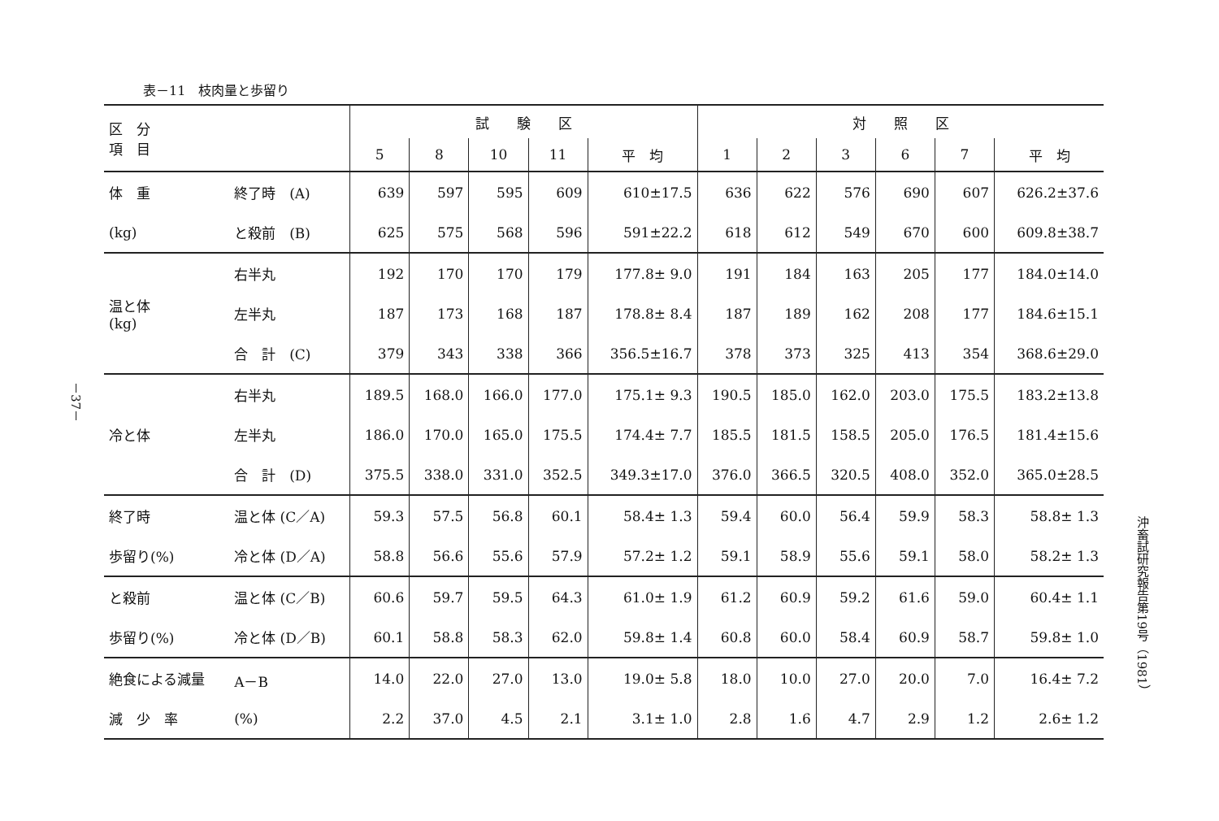－37－
表－11　枝肉量と歩留り
| 区 分 項 目 | | 試 験 区 | | | | | 対 照 区 | | | | | |
| --- | --- | --- | --- | --- | --- | --- | --- | --- | --- | --- | --- | --- |
| | | 5 | 8 | 10 | 11 | 平 均 | 1 | 2 | 3 | 6 | 7 | 平 均 |
| 体 重 | 終了時 (A) | 639 | 597 | 595 | 609 | 610±17.5 | 636 | 622 | 576 | 690 | 607 | 626.2±37.6 |
| (kg) | と殺前 (B) | 625 | 575 | 568 | 596 | 591±22.2 | 618 | 612 | 549 | 670 | 600 | 609.8±38.7 |
| 温と体 (kg) | 右半丸 | 192 | 170 | 170 | 179 | 177.8± 9.0 | 191 | 184 | 163 | 205 | 177 | 184.0±14.0 |
| | 左半丸 | 187 | 173 | 168 | 187 | 178.8± 8.4 | 187 | 189 | 162 | 208 | 177 | 184.6±15.1 |
| | 合 計 (C) | 379 | 343 | 338 | 366 | 356.5±16.7 | 378 | 373 | 325 | 413 | 354 | 368.6±29.0 |
| 冷と体 | 右半丸 | 189.5 | 168.0 | 166.0 | 177.0 | 175.1± 9.3 | 190.5 | 185.0 | 162.0 | 203.0 | 175.5 | 183.2±13.8 |
| | 左半丸 | 186.0 | 170.0 | 165.0 | 175.5 | 174.4± 7.7 | 185.5 | 181.5 | 158.5 | 205.0 | 176.5 | 181.4±15.6 |
| | 合 計 (D) | 375.5 | 338.0 | 331.0 | 352.5 | 349.3±17.0 | 376.0 | 366.5 | 320.5 | 408.0 | 352.0 | 365.0±28.5 |
| 終了時 | 温と体 (C／A) | 59.3 | 57.5 | 56.8 | 60.1 | 58.4± 1.3 | 59.4 | 60.0 | 56.4 | 59.9 | 58.3 | 58.8± 1.3 |
| 歩留り(%) | 冷と体 (D／A) | 58.8 | 56.6 | 55.6 | 57.9 | 57.2± 1.2 | 59.1 | 58.9 | 55.6 | 59.1 | 58.0 | 58.2± 1.3 |
| と殺前 | 温と体 (C／B) | 60.6 | 59.7 | 59.5 | 64.3 | 61.0± 1.9 | 61.2 | 60.9 | 59.2 | 61.6 | 59.0 | 60.4± 1.1 |
| 歩留り(%) | 冷と体 (D／B) | 60.1 | 58.8 | 58.3 | 62.0 | 59.8± 1.4 | 60.8 | 60.0 | 58.4 | 60.9 | 58.7 | 59.8± 1.0 |
| 絶食による減量 | A－B | 14.0 | 22.0 | 27.0 | 13.0 | 19.0± 5.8 | 18.0 | 10.0 | 27.0 | 20.0 | 7.0 | 16.4± 7.2 |
| 減 少 率 | (%) | 2.2 | 37.0 | 4.5 | 2.1 | 3.1± 1.0 | 2.8 | 1.6 | 4.7 | 2.9 | 1.2 | 2.6± 1.2 |
沖畜試研究報告第19号（1981）